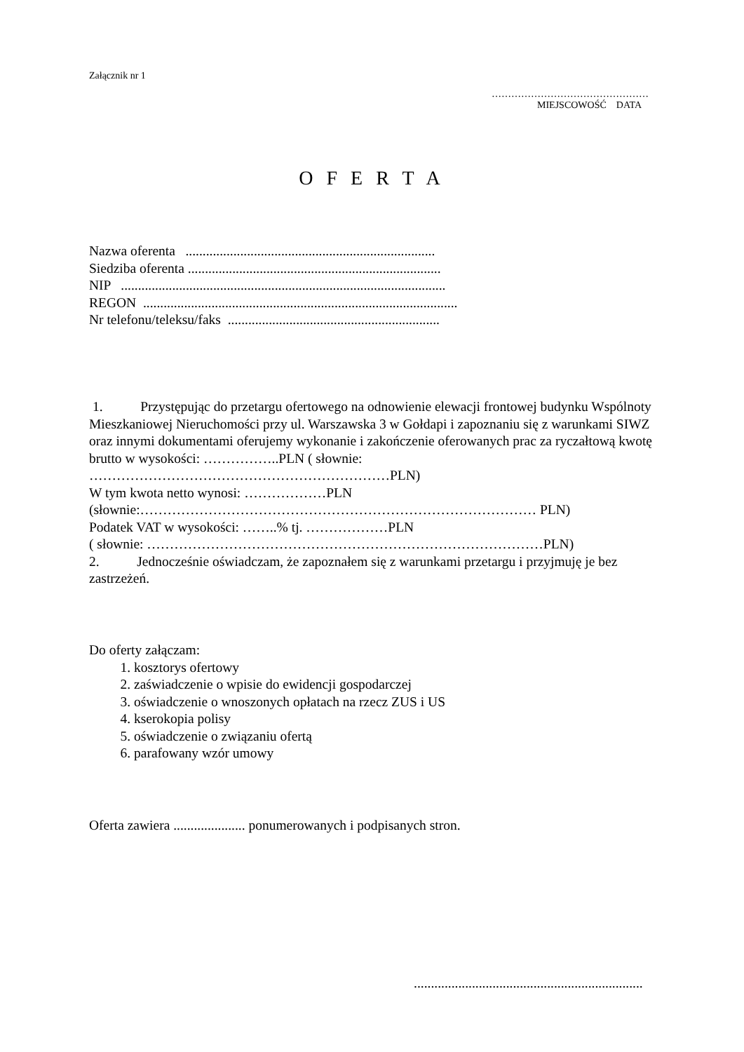Załącznik nr 1
…………………………………………
MIEJSCOWOŚĆ DATA
O F E R T A
Nazwa oferenta .........................................................................
Siedziba oferenta ..........................................................................
NIP ...............................................................................................
REGON ............................................................................................
Nr telefonu/teleksu/faks ..............................................................
1. Przystępując do przetargu ofertowego na odnowienie elewacji frontowej budynku Wspólnoty Mieszkaniowej Nieruchomości przy ul. Warszawska 3 w Gołdapi i zapoznaniu się z warunkami SIWZ oraz innymi dokumentami oferujemy wykonanie i zakończenie oferowanych prac za ryczałtową kwotę brutto w wysokości: ……………..PLN ( słownie: …………………………………………………………PLN)
W tym kwota netto wynosi: ………………PLN
(słownie:…………………………………………………………………………… PLN)
Podatek VAT w wysokości: ……..% tj. ………………PLN
( słownie: ……………………………………………………………………………PLN)
2. Jednocześnie oświadczam, że zapoznałem się z warunkami przetargu i przyjmuję je bez zastrzeżeń.
Do oferty załączam:
1. kosztorys ofertowy
2. zaświadczenie o wpisie do ewidencji gospodarczej
3. oświadczenie o wnoszonych opłatach na rzecz ZUS i US
4. kserokopia polisy
5. oświadczenie o związaniu ofertą
6. parafowany wzór umowy
Oferta zawiera ..................... ponumerowanych i podpisanych stron.
...................................................................